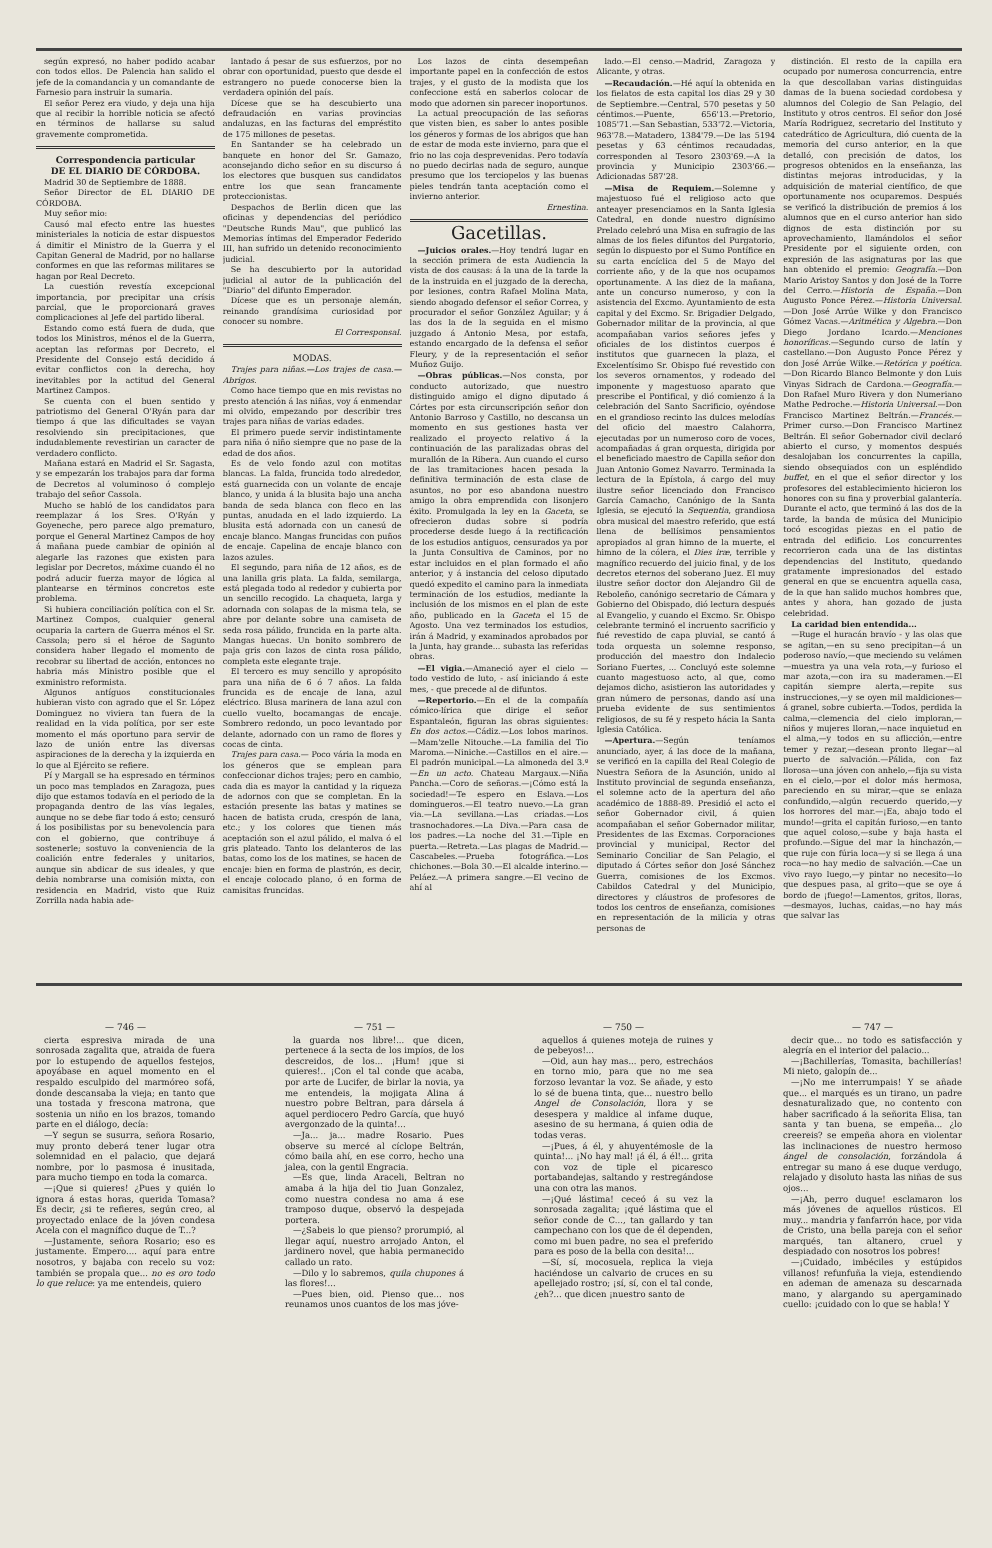según expresó, no haber podido acabar con todos ellos. De Palencia han salido el jefe de la comandancia y un comandante de Farnesio para instruir la sumaria.
El señor Perez era viudo, y deja una hija que al recibir la horrible noticia se afectó en términos de hallarse su salud gravemente comprometida.
Correspondencia particular
DE EL DIARIO DE CÓRDOBA.
Madrid 30 de Septiembre de 1888.
Señor Director de EL DIARIO DE CÓRDOBA.
Muy señor mio:
Causó mal efecto entre las huestes ministeriales la noticia de estar dispuestos á dimitir el Ministro de la Guerra y el Capitan General de Madrid, por no hallarse conformes en que las reformas militares se hagan por Real Decreto.
La cuestión revestía excepcional importancia, por precipitar una crísis parcial, que le proporcionará graves complicaciones al Jefe del partido liberal.
Estando como está fuera de duda, que todos los Ministros, ménos el de la Guerra, aceptan las reformas por Decreto, el Presidente del Consejo está decidido á evitar conflictos con la derecha, hoy inevitables por la actitud del General Martinez Campos.
Se cuenta con el buen sentido y patriotismo del General O'Ryán para dar tiempo á que las dificultades se vayan resolviendo sin precipitaciones, que indudablemente revestirian un caracter de verdadero conflicto.
Mañana estará en Madrid el Sr. Sagasta, y se empezarán los trabajos para dar forma de Decretos al voluminoso ó complejo trabajo del señor Cassola.
Mucho se habló de los candidatos para reemplazar á los Sres. O'Ryán y Goyeneche, pero parece algo prematuro, porque el General Martinez Campos de hoy á mañana puede cambiar de opinión al alegarle las razones que existen para legislar por Decretos, máxime cuando él no podrá aducir fuerza mayor de lógica al plantearse en términos concretos este problema.
Si hubiera conciliación política con el Sr. Martinez Compos, cualquier general ocuparia la cartera de Guerra ménos el Sr. Cassola; pero si el héroe de Sagunto considera haber llegado el momento de recobrar su libertad de acción, entonces no habria más Ministro posible que el exministro reformista.
Algunos antíguos constitucionales hubieran visto con agrado que el Sr. López Dominguez no viviera tan fuera de la realidad en la vida política, por ser este momento el más oportuno para servir de lazo de unión entre las diversas aspiraciones de la derecha y la izquierda en lo que al Ejército se refiere.
Pí y Margall se ha espresado en términos un poco mas templados en Zaragoza, pues dijo que estamos todavía en el periodo de la propaganda dentro de las vías legales, aunque no se debe fiar todo á esto; censuró á los posibilistas por su benevolencia para con el gobierno, que contribuye á sostenerle; sostuvo la conveniencia de la coalición entre federales y unitarios, aunque sin abdicar de sus ideales, y que debia nombrarse una comisión mixta, con residencia en Madrid, visto que Ruiz Zorrilla nada habia ade-
lantado á pesar de sus esfuerzos, por no obrar con oportunidad, puesto que desde el estrangero no puede conocerse bien la verdadera opinión del país.
Dícese que se ha descubierto una defraudación en varias provincias andaluzas, en las facturas del empréstito de 175 millones de pesetas.
En Santander se ha celebrado un banquete en honor del Sr. Gamazo, aconsejando dicho señor en su discurso á los electores que busquen sus candidatos entre los que sean francamente proteccionistas.
Despachos de Berlin dicen que las oficinas y dependencias del periódico "Deutsche Runds Mau", que publicó las Memorias íntimas del Emperador Federido III, han sufrido un detenido reconocimiento judicial.
Se ha descubierto por la autoridad judicial al autor de la publicación del "Diario" del difunto Emperador.
Dícese que es un personaje alemán, reinando grandísima curiosidad por conocer su nombre.
El Corresponsal.
MODAS.
Trajes para niñas.—Los trajes de casa.—Abrigos.
Como hace tiempo que en mis revistas no presto atención á las niñas, voy á enmendar mi olvido, empezando por describir tres trajes para niñas de varias edades.
El primero puede servir indistintamente para niña ó niño siempre que no pase de la edad de dos años.
Es de velo fondo azul con motitas blancas. La falda, fruncida todo alrededor, está guarnecida con un volante de encaje blanco, y unida á la blusita bajo una ancha banda de seda blanca con fleco en las puntas, anudada en el lado izquierdo. La blusita está adornada con un canesú de encaje blanco. Mangas fruncidas con puños de encaje. Capelina de encaje blanco con lazos azules.
El segundo, para niña de 12 años, es de una lanilla gris plata. La falda, semilarga, está plegada todo al rededor y cubierta por un sencillo recogido. La chaqueta, larga y adornada con solapas de la misma tela, se abre por delante sobre una camiseta de seda rosa pálido, fruncida en la parte alta. Mangas huecas. Un bonito sombrero de paja gris con lazos de cinta rosa pálido, completa este elegante traje.
El tercero es muy sencillo y apropósito para una niña de 6 ó 7 años. La falda fruncida es de encaje de lana, azul eléctrico. Blusa marinera de lana azul con cuello vuelto, bocamangas de encaje. Sombrero redondo, un poco levantado por delante, adornado con un ramo de flores y cocas de cinta.
Trajes para casa.— Poco vária la moda en los géneros que se emplean para confeccionar dichos trajes; pero en cambio, cada dia es mayor la cantidad y la riqueza de adornos con que se completan. En la estación presente las batas y matines se hacen de batista cruda, crespón de lana, etc.; y los colores que tienen más aceptación son el azul pálido, el malva ó el gris plateado. Tanto los delanteros de las batas, como los de los matines, se hacen de encaje: bien en forma de plastrón, es decir, el encaje colocado plano, ó en forma de camisitas fruncidas.
Los lazos de cinta desempeñan importante papel en la confección de estos trajes, y el gusto de la modista que los confeccione está en saberlos colocar de modo que adornen sin parecer inoportunos.
La actual preocupación de las señoras que visten bien, es saber lo antes posible los géneros y formas de los abrigos que han de estar de moda este invierno, para que el frio no las coja desprevenidas. Pero todavía no puedo decirlas nada de seguro, aunque presumo que los terciopelos y las buenas pieles tendrán tanta aceptación como el invierno anterior.
Ernestina.
Gacetillas.
—Juicios orales.—Hoy tendrá lugar en la sección primera de esta Audiencia la vista de dos causas: á la una de la tarde la de la instruida en el juzgado de la derecha, por lesiones, contra Rafael Molina Mata, siendo abogado defensor el señor Correa, y procurador el señor González Aguilar; y á las dos la de la seguida en el mismo juzgado á Antonio Mesa, por estafa, estando encargado de la defensa el señor Fleury, y de la representación el señor Muñoz Guijo.
—Obras públicas.—Nos consta, por conducto autorizado, que nuestro distinguido amigo el digno diputado á Córtes por esta circunscripción señor don Antonio Barroso y Castillo, no descansa un momento en sus gestiones hasta ver realizado el proyecto relativo á la continuación de las paralizadas obras del murallón de la Ribera. Aun cuando el curso de las tramitaciones hacen pesada la definitiva terminación de esta clase de asuntos, no por eso abandona nuestro amigo la obra emprendida con lisonjero éxito. Promulgada la ley en la Gaceta, se ofrecieron dudas sobre si podría procederse desde luego á la rectificación de los estudios antiguos, censurados ya por la Junta Consultiva de Caminos, por no estar incluidos en el plan formado el año anterior, y á instancia del celoso diputado quedó expedito el camino para la inmediata terminación de los estudios, mediante la inclusión de los mismos en el plan de este año, publicado en la Gaceta el 15 de Agosto. Una vez terminados los estudios, irán á Madrid, y examinados aprobados por la Junta, hay grande... subasta las referidas obras.
—El vigia.—Amaneció ayer el cielo —todo vestido de luto, - así iniciando á este mes, - que precede al de difuntos.
—Repertorio.—En el de la compañía cómico-lírica que dirige el señor Espantaleón, figuran las obras siguientes: En dos actos.—Cádiz.—Los lobos marinos.—Mam'zelle Nitouche.—La familia del Tio Maroma.—Niniche.—Castillos en el aire.—El padrón municipal.—La almoneda del 3.º—En un acto. Chateau Margaux.—Niña Pancha.—Coro de señoras.—¡Cómo está la sociedad!—Te espero en Eslava.—Los domingueros.—El teatro nuevo.—La gran via.—La sevillana.—Las criadas.—Los trasnochadores.—La Diva.—Para casa de los padres.—La noche del 31.—Tiple en puerta.—Retreta.—Las plagas de Madrid.—Cascabeles.—Prueba fotográfica.—Los chichones.—Bola 30.—El alcalde interino.—Peláez.—A primera sangre.—El vecino de ahí al
lado.—El censo.—Madrid, Zaragoza y Alicante, y otras.
—Recaudación.—Hé aquí la obtenida en los fielatos de esta capital los dias 29 y 30 de Septiembre.—Central, 570 pesetas y 50 céntimos.—Puente, 656'13.—Pretorio, 1085'71.—San Sebastian, 533'72.—Victoria, 963'78.—Matadero, 1384'79.—De las 5194 pesetas y 63 céntimos recaudadas, corresponden al Tesoro 2303'69.—A la provincia y Municipio 2303'66.—Adicionadas 587'28.
—Misa de Requiem.—Solemne y majestuoso fué el religioso acto que anteayer presenciamos en la Santa Iglesia Catedral, en donde nuestro dignísimo Prelado celebró una Misa en sufragio de las almas de los fieles difuntos del Purgatorio, según lo dispuesto por el Sumo Pontífice en su carta encíclica del 5 de Mayo del corriente año, y de la que nos ocupamos oportunamente. A las diez de la mañana, ante un concurso numeroso, y con la asistencia del Excmo. Ayuntamiento de esta capital y del Excmo. Sr. Brigadier Delgado, Gobernador militar de la provincia, al que acompañaban varios señores jefes y oficiales de los distintos cuerpos é institutos que guarnecen la plaza, el Excelentísimo Sr. Obispo fué revestido con los severos ornamentos, y rodeado del imponente y magestuoso aparato que prescribe el Pontifical, y dió comienzo á la celebración del Santo Sacrificio, oyéndose en el grandioso recinto las dulces melodías del oficio del maestro Calahorra, ejecutadas por un numeroso coro de voces, acompañadas á gran orquesta, dirigida por el beneficiado maestro de Capilla señor don Juan Antonio Gomez Navarro. Terminada la lectura de la Epístola, á cargo del muy ilustre señor licenciado don Francisco García Camacho, Canónigo de la Santa Iglesia, se ejecutó la Sequentia, grandiosa obra musical del maestro referido, que está llena de bellísimos pensamientos apropiados al gran himno de la muerte, el himno de la cólera, el Dies iræ, terrible y magnífico recuerdo del juicio final, y de los decretos eternos del soberano Juez. El muy ilustre señor doctor don Alejandro Gil de Reboleño, canónigo secretario de Cámara y Gobierno del Obispado, dió lectura después al Evangelio, y cuando el Excmo. Sr. Obispo celebrante terminó el incruento sacrificio y fué revestido de capa pluvial, se cantó á toda orquesta un solemne responso, producción del maestro don Indalecio Soriano Fuertes, ... Concluyó este solemne cuanto magestuoso acto, al que, como dejamos dicho, asistieron las autoridades y gran número de personas, dando así una prueba evidente de sus sentimientos religiosos, de su fé y respeto hácia la Santa Iglesia Católica.
—Apertura.—Según teníamos anunciado, ayer, á las doce de la mañana, se verificó en la capilla del Real Colegio de Nuestra Señora de la Asunción, unido al Instituto provincial de segunda enseñanza, el solemne acto de la apertura del año académico de 1888-89. Presidió el acto el señor Gobernador civil, á quien acompañaban el señor Gobernador militar, Presidentes de las Excmas. Corporaciones provincial y municipal, Rector del Seminario Conciliar de San Pelagio, el diputado á Córtes señor don José Sánchez Guerra, comisiones de los Excmos. Cabildos Catedral y del Municipio, directores y cláustros de profesores de todos los centros de enseñanza, comisiones en representación de la milicia y otras personas de
distinción. El resto de la capilla era ocupado por numerosa concurrencia, entre la que descollaban varias distinguidas damas de la buena sociedad cordobesa y alumnos del Colegio de San Pelagio, del Instituto y otros centros. El señor don José María Rodriguez, secretario del Instituto y catedrático de Agricultura, dió cuenta de la memoria del curso anterior, en la que detalló, con precisión de datos, los progresos obtenidos en la enseñanza, las distintas mejoras introducidas, y la adquisición de material científico, de que oportunamente nos ocuparemos. Después se verificó la distribución de premios á los alumnos que en el curso anterior han sido dignos de esta distinción por su aprovechamiento, llamándolos el señor Presidente por el siguiente orden, con expresión de las asignaturas por las que han obtenido el premio: Geografía.—Don Mario Aristoy Santos y don José de la Torre del Cerro.—Historia de España.—Don Augusto Ponce Pérez.—Historia Universal.—Don José Arrúe Wilke y don Francisco Gómez Vacas.—Aritmética y Algebra.—Don Diego Jordano Icardo.—Menciones honoríficas.—Segundo curso de latín y castellano.—Don Augusto Ponce Pérez y don José Arrúe Wilke.—Retórica y poética.—Don Ricardo Blanco Belmonte y don Luis Vinyas Sidrach de Cardona.—Geografía.—Don Rafael Muro Rivera y don Numeriano Mathe Pedroche.—Historia Universal.—Don Francisco Martinez Beltrán.—Francés.—Primer curso.—Don Francisco Martinez Beltrán. El señor Gobernador civil declaró abierto el curso, y momentos después desalojaban los concurrentes la capilla, siendo obsequiados con un espléndido buffet, en el que el señor director y los profesores del establecimiento hicieron los honores con su fina y proverbial galantería. Durante el acto, que terminó á las dos de la tarde, la banda de música del Municipio tocó escogidas piezas en el patio de entrada del edificio. Los concurrentes recorrieron cada una de las distintas dependencias del Instituto, quedando gratamente impresionados del estado general en que se encuentra aquella casa, de la que han salido muchos hombres que, antes y ahora, han gozado de justa celebridad.
La caridad bien entendida...
—Ruge el huracán bravío - y las olas que se agitan,—en su seno precipitan—á un poderoso navío,—que meciendo su velámen—muestra ya una vela rota,—y furioso el mar azota,—con ira su maderamen.—El capitán siempre alerta,—repite sus instrucciones,—y se oyen mil maldiciones—á granel, sobre cubierta.—Todos, perdida la calma,—clemencia del cielo imploran,—niños y mujeres lloran,—nace inquietud en el alma,—y todos en su aflicción,—entre temer y rezar,—desean pronto llegar—al puerto de salvación.—Pálida, con faz llorosa—una jóven con anhelo,—fija su vista en el cielo,—por el dolor más hermosa, pareciendo en su mirar,—que se enlaza confundido,—algún recuerdo querido,—y los horrores del mar.—¡Ea, abajo todo el mundo!—grita el capitán furioso,—en tanto que aquel coloso,—sube y baja hasta el profundo.—Sigue del mar la hinchazón,—que ruje con fúria loca—y si se llega á una roca—no hay medio de salvación.—Cae un vivo rayo luego,—y pintar no necesito—lo que despues pasa, al grito—que se oye á bordo de ¡fuego!—Lamentos, gritos, lloras,—desmayos, luchas, caidas,—no hay más que salvar las
— 746 —
cierta espresiva mirada de una sonrosada zagalita que, atraida de fuera por lo estupendo de aquellos festejos, apoyábase en aquel momento en el respaldo esculpido del marmóreo sofá, donde descansaba la vieja; en tanto que una tostada y frescona matrona, que sostenia un niño en los brazos, tomando parte en el diálogo, decía:
—Y segun se susurra, señora Rosario, muy pronto deberá tener lugar otra solemnidad en el palacio, que dejará nombre, por lo pasmosa é inusitada, para mucho tiempo en toda la comarca.
—¡Que si quieres! ¿Pues y quién lo ignora á estas horas, querida Tomasa? Es decir, ¿si te refieres, según creo, al proyectado enlace de la jóven condesa Acela con el magnífico duque de T...?
—Justamente, señora Rosario; eso es justamente. Empero.... aquí para entre nosotros, y bajaba con recelo su voz: también se propala que... no es oro todo lo que reluce: ya me entendeis, quiero
— 751 —
la guarda nos libre!... que dicen, pertenece á la secta de los impíos, de los descreidos, de los... ¡Hum! ¡que si quieres!.. ¡Con el tal conde que acaba, por arte de Lucifer, de birlar la novia, ya me entendeis, la mojigata Alina á nuestro pobre Beltran, para dársela á aquel perdiocero Pedro García, que huyó avergonzado de la quinta!...
—Ja... ja... madre Rosario. Pues observe su mercé al cíclope Beltrán, cómo baila ahí, en ese corro, hecho una jalea, con la gentil Engracia.
—Es que, linda Araceli, Beltran no amaba á la hija del tio Juan Gonzalez, como nuestra condesa no ama á ese tramposo duque, observó la despejada portera.
—¿Sabeis lo que pienso? prorumpió, al llegar aquí, nuestro arrojado Anton, el jardinero novel, que habia permanecido callado un rato.
—Dilo y lo sabremos, quila chupones á las flores!...
—Pues bien, oid. Pienso que... nos reunamos unos cuantos de los mas jóve-
— 750 —
aquellos á quienes moteja de ruines y de pebeyos!...
—Oid, aun hay mas... pero, estrecháos en torno mio, para que no me sea forzoso levantar la voz. Se añade, y esto lo sé de buena tinta, que... nuestro bello Angel de Consolación, llora y se desespera y maldice al infame duque, asesino de su hermana, á quien odia de todas veras.
—¡Pues, á él, y ahuyentémosle de la quinta!... ¡No hay mal! ¡á él, á él!... grita con voz de tiple el picaresco portabandejas, saltando y restregándose una con otra las manos.
—¡Qué lástima! ceceó á su vez la sonrosada zagalita; ¡qué lástima que el señor conde de C..., tan gallardo y tan campechano con los que de él dependen, como mi buen padre, no sea el preferido para es poso de la bella con desita!...
—Sí, sí, mocosuela, replica la vieja haciéndose un calvario de cruces en su apellejado rostro; ¡sí, sí, con el tal conde, ¿eh?... que dicen ¡nuestro santo de
— 747 —
decir que... no todo es satisfacción y alegría en el interior del palacio...
—¡Bachillerías, Tomasita, bachillerías! Mi nieto, galopín de...
—¡No me interrumpais! Y se añade que... el marqués es un tirano, un padre desnaturalizado que, no contento con haber sacrificado á la señorita Elisa, tan santa y tan buena, se empeña... ¿lo creereis? se empeña ahora en violentar las inclinaciones de nuestro hermoso ángel de consolación, forzándola á entregar su mano á ese duque verdugo, relajado y disoluto hasta las niñas de sus ojos...
—¡Ah, perro duque! esclamaron los más jóvenes de aquellos rústicos. El muy... mandria y fanfarrón hace, por vida de Cristo, una bella pareja con el señor marqués, tan altanero, cruel y despiadado con nosotros los pobres!
—¡Cuidado, imbéciles y estúpidos villanos! refunfuña la vieja, estendiendo en ademan de amenaza su descarnada mano, y alargando su apergaminado cuello: ¡cuidado con lo que se habla! Y